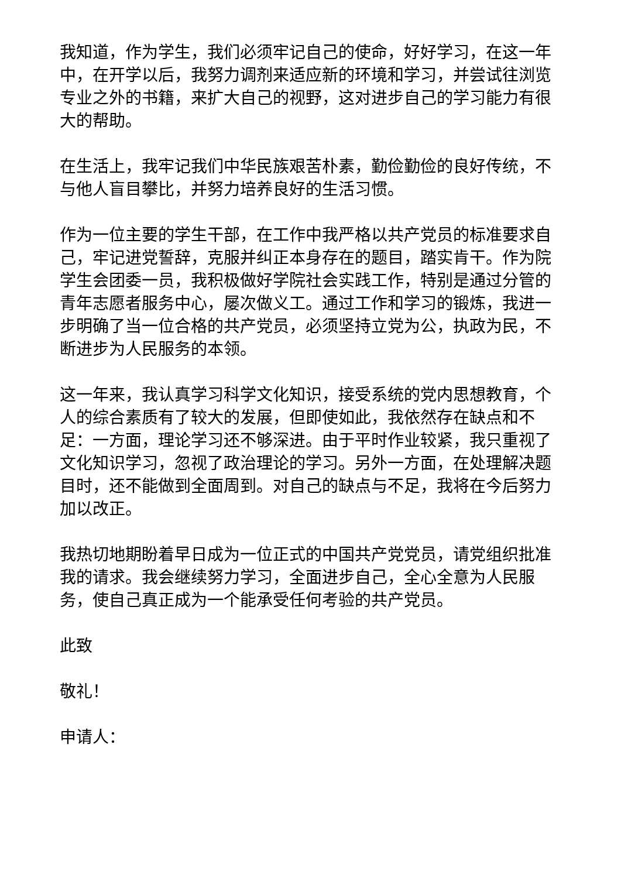我知道，作为学生，我们必须牢记自己的使命，好好学习，在这一年中，在开学以后，我努力调剂来适应新的环境和学习，并尝试往浏览专业之外的书籍，来扩大自己的视野，这对进步自己的学习能力有很大的帮助。
在生活上，我牢记我们中华民族艰苦朴素，勤俭勤俭的良好传统，不与他人盲目攀比，并努力培养良好的生活习惯。
作为一位主要的学生干部，在工作中我严格以共产党员的标准要求自己，牢记进党誓辞，克服并纠正本身存在的题目，踏实肯干。作为院学生会团委一员，我积极做好学院社会实践工作，特别是通过分管的青年志愿者服务中心，屡次做义工。通过工作和学习的锻炼，我进一步明确了当一位合格的共产党员，必须坚持立党为公，执政为民，不断进步为人民服务的本领。
这一年来，我认真学习科学文化知识，接受系统的党内思想教育，个人的综合素质有了较大的发展，但即使如此，我依然存在缺点和不足：一方面，理论学习还不够深进。由于平时作业较紧，我只重视了文化知识学习，忽视了政治理论的学习。另外一方面，在处理解决题目时，还不能做到全面周到。对自己的缺点与不足，我将在今后努力加以改正。
我热切地期盼着早日成为一位正式的中国共产党党员，请党组织批准我的请求。我会继续努力学习，全面进步自己，全心全意为人民服务，使自己真正成为一个能承受任何考验的共产党员。
此致
敬礼！
申请人：